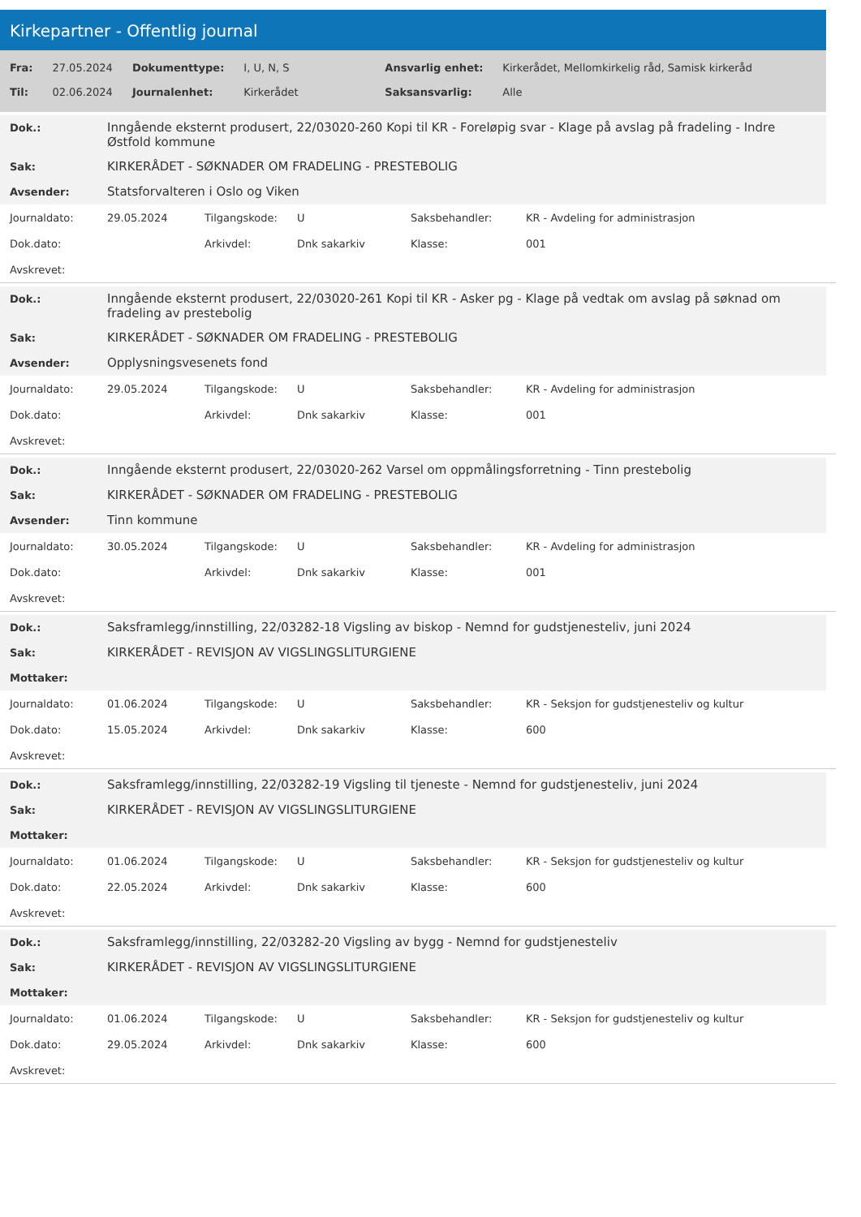Kirkepartner - Offentlig journal
| Fra: | 27.05.2024 | Dokumenttype: | I, U, N, S | Ansvarlig enhet: | Kirkerådet, Mellomkirkelig råd, Samisk kirkeråd |
| Til: | 02.06.2024 | Journalenhet: | Kirkerådet | Saksansvarlig: | Alle |
| Dok.: | Inngående eksternt produsert, 22/03020-260 Kopi til KR - Foreløpig svar - Klage på avslag på fradeling - Indre Østfold kommune |
| Sak: | KIRKERÅDET - SØKNADER OM FRADELING - PRESTEBOLIG |
| Avsender: | Statsforvalteren i Oslo og Viken |
| Journaldato: | 29.05.2024 | Tilgangskode: | U | Saksbehandler: | KR - Avdeling for administrasjon |
| Dok.dato: | | Arkivdel: | Dnk sakarkiv | Klasse: | 001 |
| Avskrevet: | | | | | |
| Dok.: | Inngående eksternt produsert, 22/03020-261 Kopi til KR - Asker pg - Klage på vedtak om avslag på søknad om fradeling av prestebolig |
| Sak: | KIRKERÅDET - SØKNADER OM FRADELING - PRESTEBOLIG |
| Avsender: | Opplysningsvesenets fond |
| Journaldato: | 29.05.2024 | Tilgangskode: | U | Saksbehandler: | KR - Avdeling for administrasjon |
| Dok.dato: | | Arkivdel: | Dnk sakarkiv | Klasse: | 001 |
| Avskrevet: | | | | | |
| Dok.: | Inngående eksternt produsert, 22/03020-262 Varsel om oppmålingsforretning - Tinn prestebolig |
| Sak: | KIRKERÅDET - SØKNADER OM FRADELING - PRESTEBOLIG |
| Avsender: | Tinn kommune |
| Journaldato: | 30.05.2024 | Tilgangskode: | U | Saksbehandler: | KR - Avdeling for administrasjon |
| Dok.dato: | | Arkivdel: | Dnk sakarkiv | Klasse: | 001 |
| Avskrevet: | | | | | |
| Dok.: | Saksframlegg/innstilling, 22/03282-18 Vigsling av biskop - Nemnd for gudstjenesteliv, juni 2024 |
| Sak: | KIRKERÅDET - REVISJON AV VIGSLINGSLITURGIENE |
| Mottaker: | |
| Journaldato: | 01.06.2024 | Tilgangskode: | U | Saksbehandler: | KR - Seksjon for gudstjenesteliv og kultur |
| Dok.dato: | 15.05.2024 | Arkivdel: | Dnk sakarkiv | Klasse: | 600 |
| Avskrevet: | | | | | |
| Dok.: | Saksframlegg/innstilling, 22/03282-19 Vigsling til tjeneste - Nemnd for gudstjenesteliv, juni 2024 |
| Sak: | KIRKERÅDET - REVISJON AV VIGSLINGSLITURGIENE |
| Mottaker: | |
| Journaldato: | 01.06.2024 | Tilgangskode: | U | Saksbehandler: | KR - Seksjon for gudstjenesteliv og kultur |
| Dok.dato: | 22.05.2024 | Arkivdel: | Dnk sakarkiv | Klasse: | 600 |
| Avskrevet: | | | | | |
| Dok.: | Saksframlegg/innstilling, 22/03282-20 Vigsling av bygg - Nemnd for gudstjenesteliv |
| Sak: | KIRKERÅDET - REVISJON AV VIGSLINGSLITURGIENE |
| Mottaker: | |
| Journaldato: | 01.06.2024 | Tilgangskode: | U | Saksbehandler: | KR - Seksjon for gudstjenesteliv og kultur |
| Dok.dato: | 29.05.2024 | Arkivdel: | Dnk sakarkiv | Klasse: | 600 |
| Avskrevet: | | | | | |